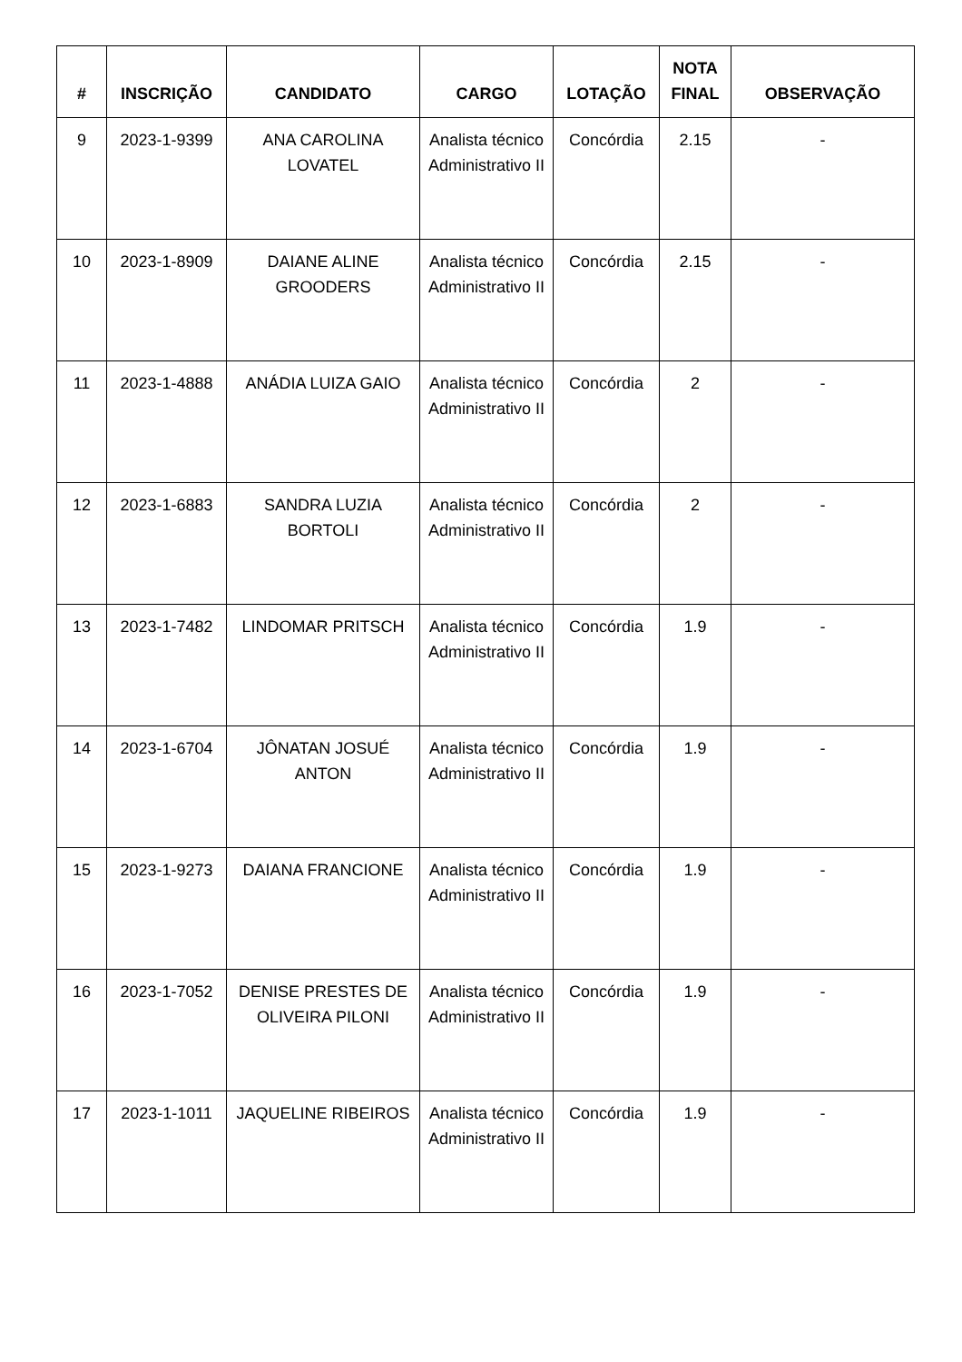| # | INSCRIÇÃO | CANDIDATO | CARGO | LOTAÇÃO | NOTA FINAL | OBSERVAÇÃO |
| --- | --- | --- | --- | --- | --- | --- |
| 9 | 2023-1-9399 | ANA CAROLINA LOVATEL | Analista técnico Administrativo II | Concórdia | 2.15 | - |
| 10 | 2023-1-8909 | DAIANE ALINE GROODERS | Analista técnico Administrativo II | Concórdia | 2.15 | - |
| 11 | 2023-1-4888 | ANÁDIA LUIZA GAIO | Analista técnico Administrativo II | Concórdia | 2 | - |
| 12 | 2023-1-6883 | SANDRA LUZIA BORTOLI | Analista técnico Administrativo II | Concórdia | 2 | - |
| 13 | 2023-1-7482 | LINDOMAR PRITSCH | Analista técnico Administrativo II | Concórdia | 1.9 | - |
| 14 | 2023-1-6704 | JÔNATAN JOSUÉ ANTON | Analista técnico Administrativo II | Concórdia | 1.9 | - |
| 15 | 2023-1-9273 | DAIANA FRANCIONE | Analista técnico Administrativo II | Concórdia | 1.9 | - |
| 16 | 2023-1-7052 | DENISE PRESTES DE OLIVEIRA PILONI | Analista técnico Administrativo II | Concórdia | 1.9 | - |
| 17 | 2023-1-1011 | JAQUELINE RIBEIROS | Analista técnico Administrativo II | Concórdia | 1.9 | - |